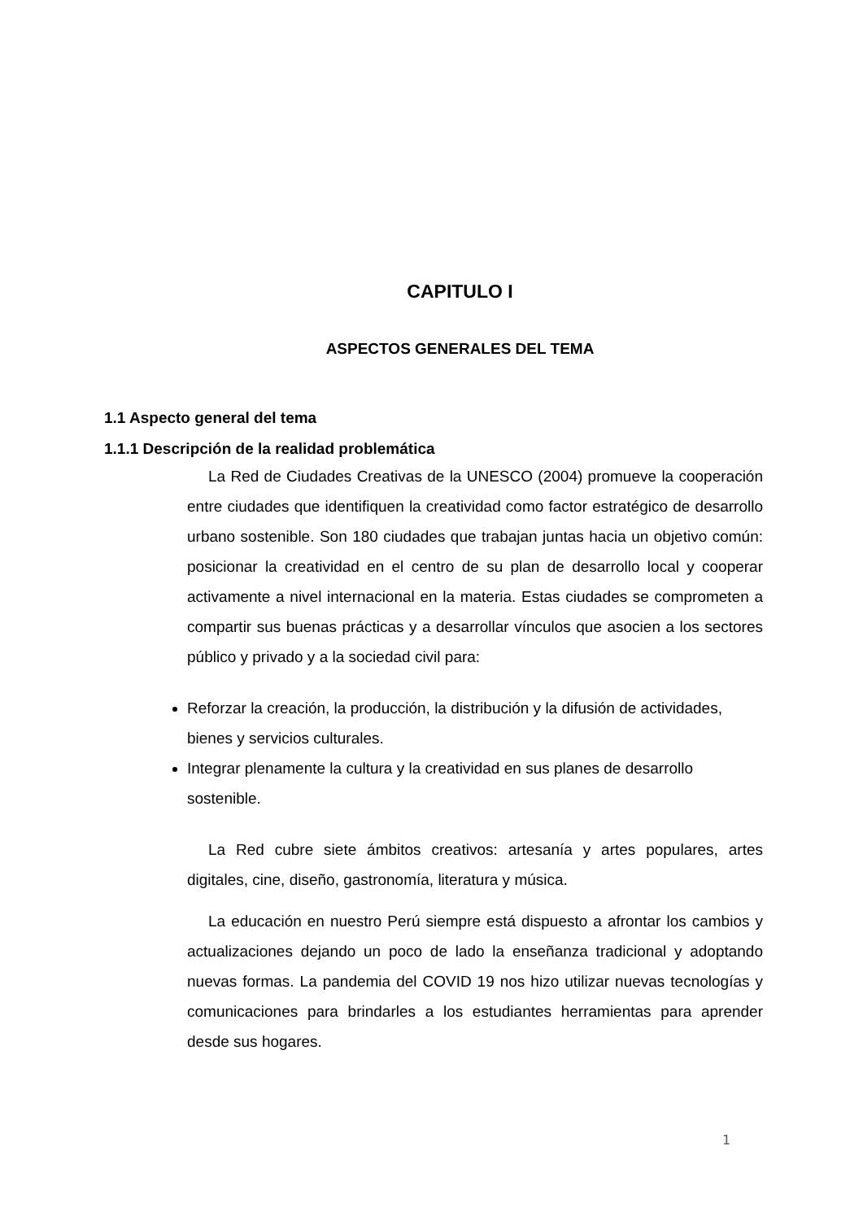CAPITULO I
ASPECTOS GENERALES DEL TEMA
1.1 Aspecto general del tema
1.1.1 Descripción de la realidad problemática
La Red de Ciudades Creativas de la UNESCO (2004) promueve la cooperación entre ciudades que identifiquen la creatividad como factor estratégico de desarrollo urbano sostenible. Son 180 ciudades que trabajan juntas hacia un objetivo común: posicionar la creatividad en el centro de su plan de desarrollo local y cooperar activamente a nivel internacional en la materia. Estas ciudades se comprometen a compartir sus buenas prácticas y a desarrollar vínculos que asocien a los sectores público y privado y a la sociedad civil para:
Reforzar la creación, la producción, la distribución y la difusión de actividades, bienes y servicios culturales.
Integrar plenamente la cultura y la creatividad en sus planes de desarrollo sostenible.
La Red cubre siete ámbitos creativos: artesanía y artes populares, artes digitales, cine, diseño, gastronomía, literatura y música.
La educación en nuestro Perú siempre está dispuesto a afrontar los cambios y actualizaciones dejando un poco de lado la enseñanza tradicional y adoptando nuevas formas. La pandemia del COVID 19 nos hizo utilizar nuevas tecnologías y comunicaciones para brindarles a los estudiantes herramientas para aprender desde sus hogares.
1